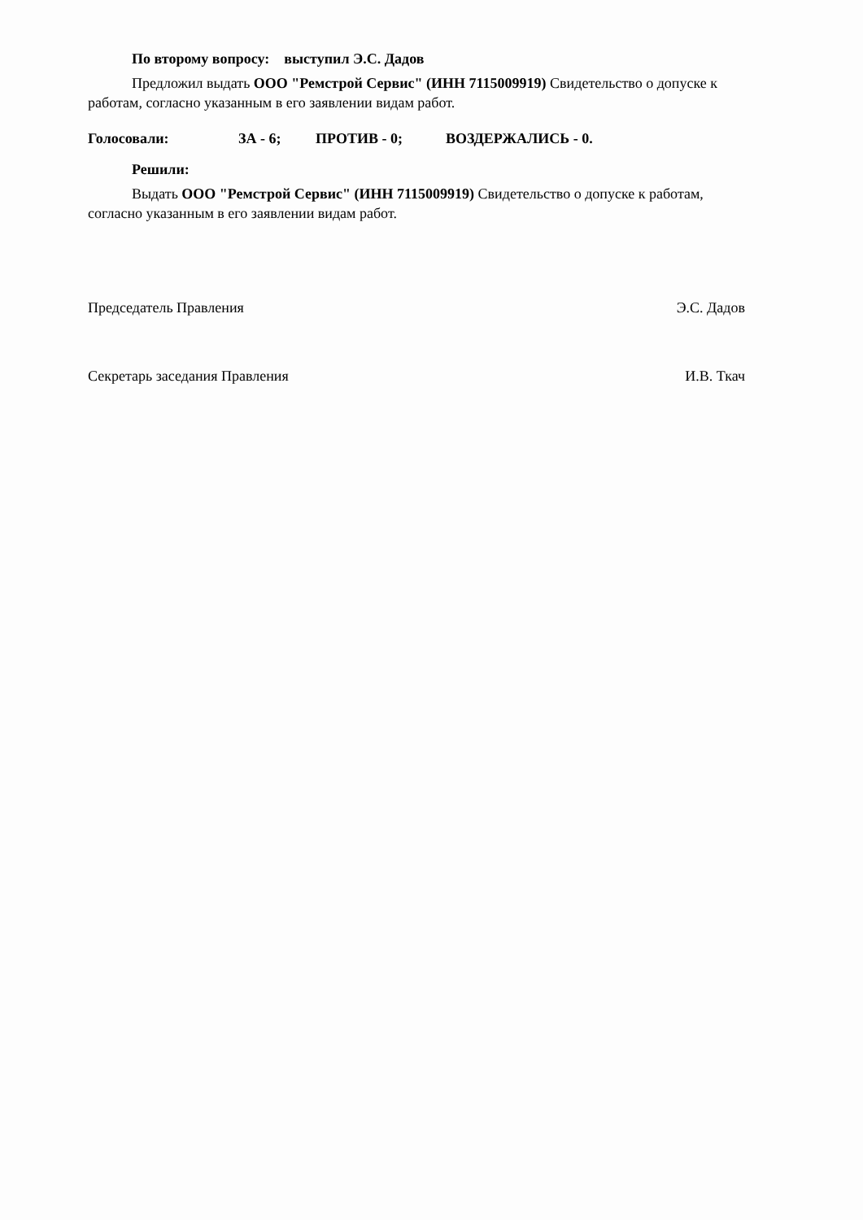По второму вопросу: выступил Э.С. Дадов
Предложил выдать ООО "Ремстрой Сервис" (ИНН 7115009919) Свидетельство о допуске к работам, согласно указанным в его заявлении видам работ.
Голосовали: ЗА - 6; ПРОТИВ - 0; ВОЗДЕРЖАЛИСЬ - 0.
Решили:
Выдать ООО "Ремстрой Сервис" (ИНН 7115009919) Свидетельство о допуске к работам, согласно указанным в его заявлении видам работ.
Председатель Правления Э.С. Дадов
Секретарь заседания Правления И.В. Ткач